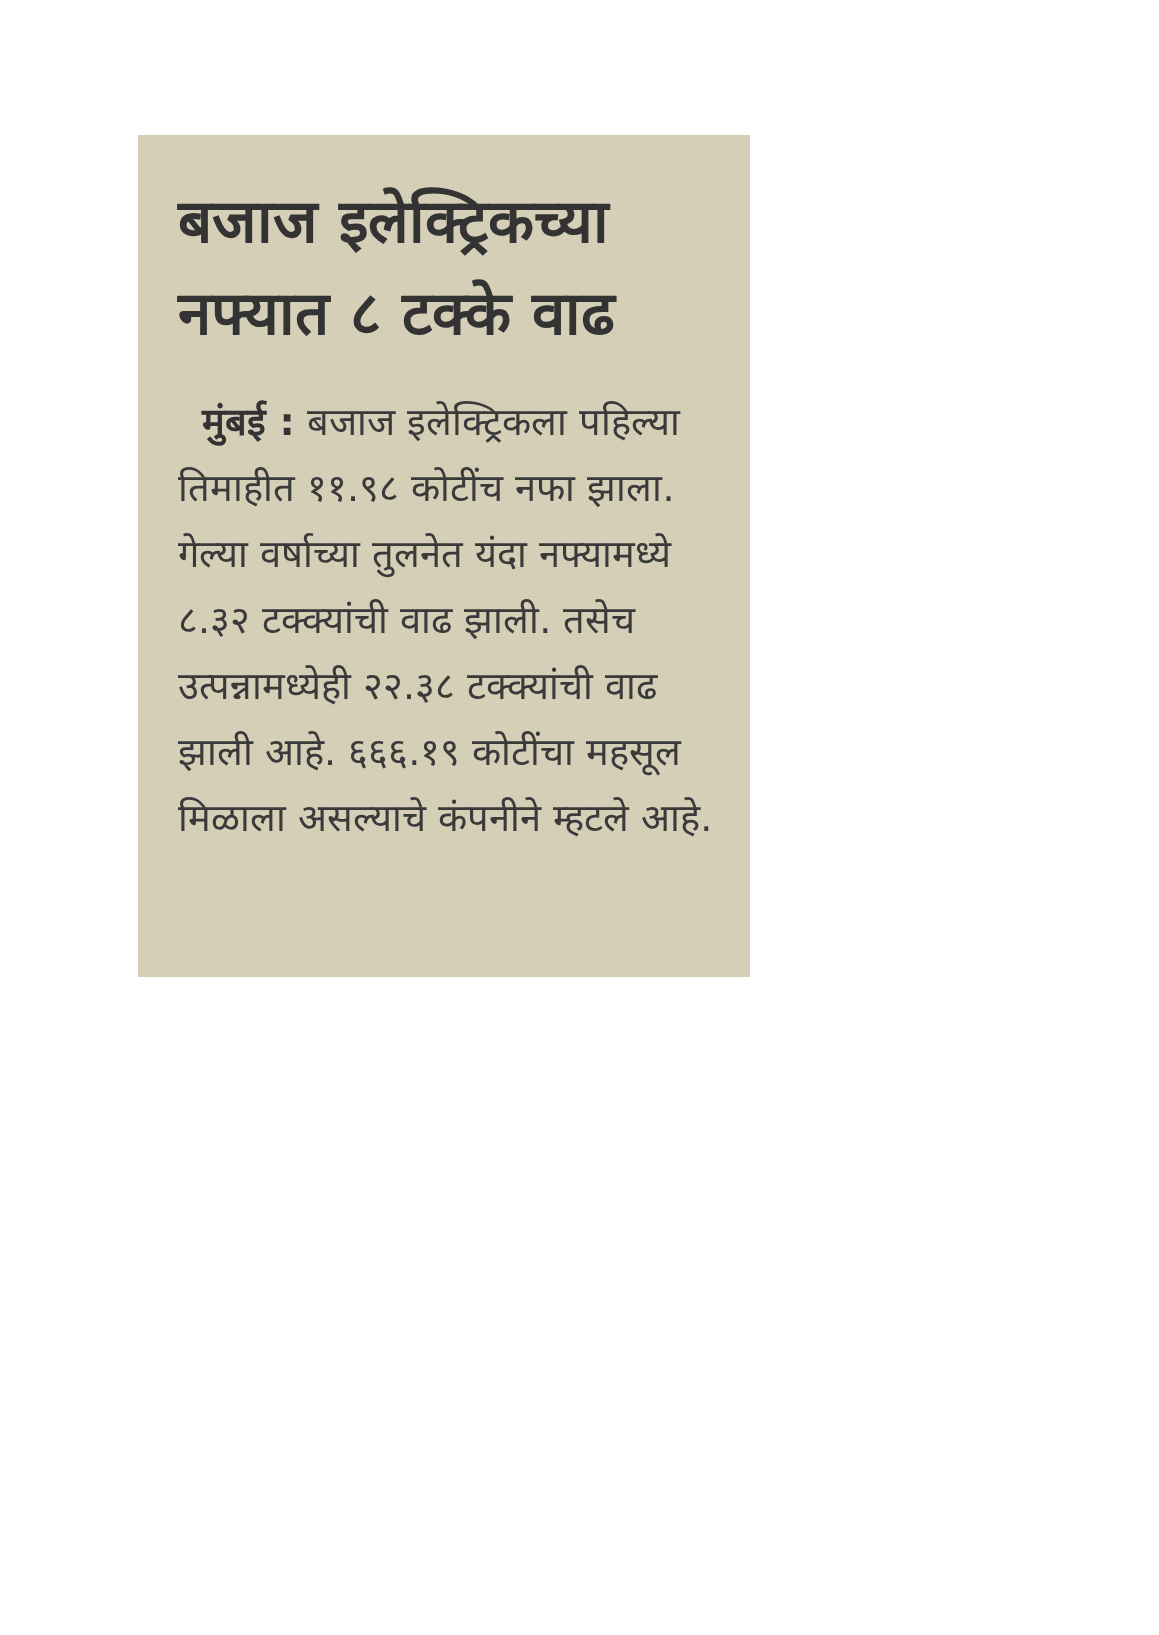बजाज इलेक्ट्रिकच्या नफ्यात ८ टक्के वाढ
मुंबई : बजाज इलेक्ट्रिकला पहिल्या तिमाहीत ११.९८ कोटींच नफा झाला. गेल्या वर्षाच्या तुलनेत यंदा नफ्यामध्ये ८.३२ टक्क्यांची वाढ झाली. तसेच उत्पन्नामध्येही २२.३८ टक्क्यांची वाढ झाली आहे. ६६६.१९ कोटींचा महसूल मिळाला असल्याचे कंपनीने म्हटले आहे.